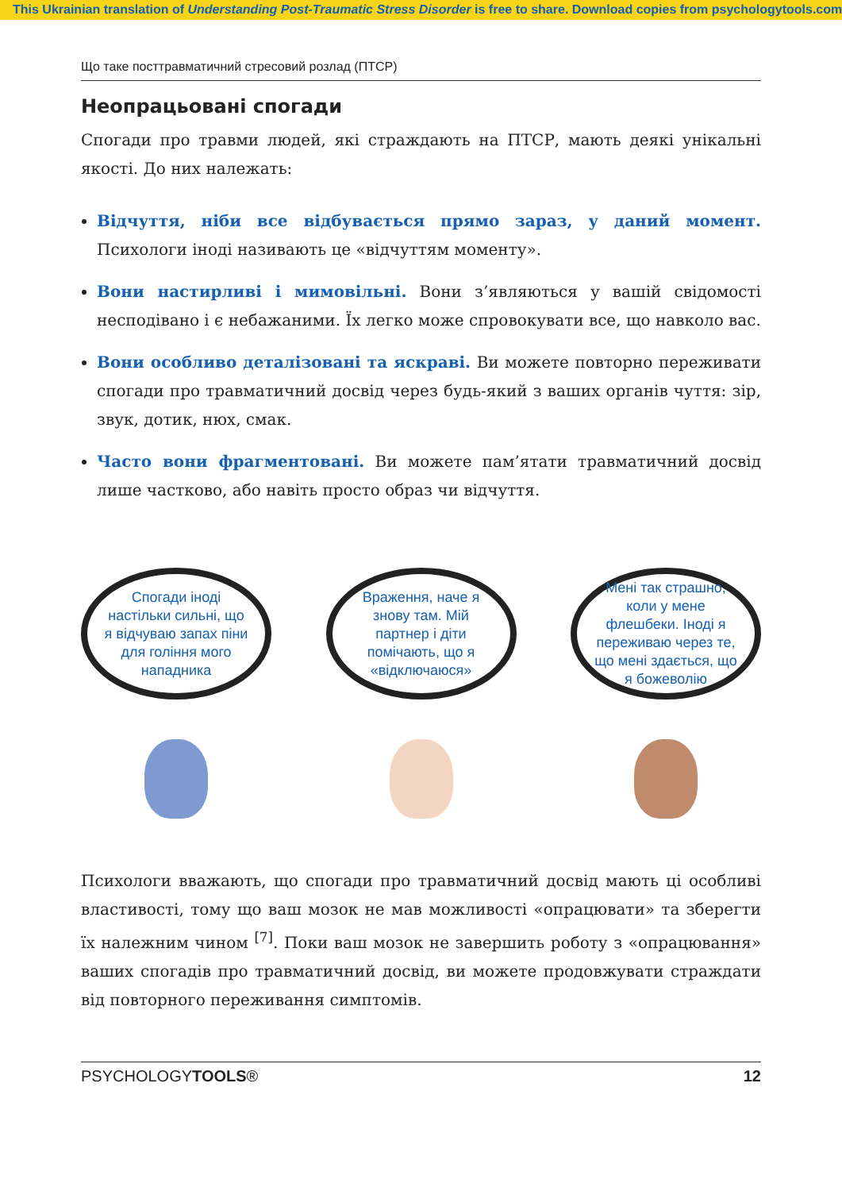This Ukrainian translation of Understanding Post-Traumatic Stress Disorder is free to share. Download copies from psychologytools.com
Що таке посттравматичний стресовий розлад (ПТСР)
Неопрацьовані спогади
Спогади про травми людей, які страждають на ПТСР, мають деякі унікальні якості. До них належать:
Відчуття, ніби все відбувається прямо зараз, у даний момент. Психологи іноді називають це «відчуттям моменту».
Вони настирливі і мимовільні. Вони з’являються у вашій свідомості несподівано і є небажаними. Їх легко може спровокувати все, що навколо вас.
Вони особливо деталізовані та яскраві. Ви можете повторно переживати спогади про травматичний досвід через будь-який з ваших органів чуття: зір, звук, дотик, нюх, смак.
Часто вони фрагментовані. Ви можете пам’ятати травматичний досвід лише частково, або навіть просто образ чи відчуття.
Спогади іноді настільки сильні, що я відчуваю запах піни для гоління мого нападника
Враження, наче я знову там. Мій партнер і діти помічають, що я «відключаюся»
Мені так страшно, коли у мене флешбеки. Іноді я переживаю через те, що мені здається, що я божеволію
Психологи вважають, що спогади про травматичний досвід мають ці особливі властивості, тому що ваш мозок не мав можливості «опрацювати» та зберегти їх належним чином <sup>[7]</sup>. Поки ваш мозок не завершить роботу з «опрацювання» ваших спогадів про травматичний досвід, ви можете продовжувати страждати від повторного переживання симптомів.
PSYCHOLOGYTOOLS® 12